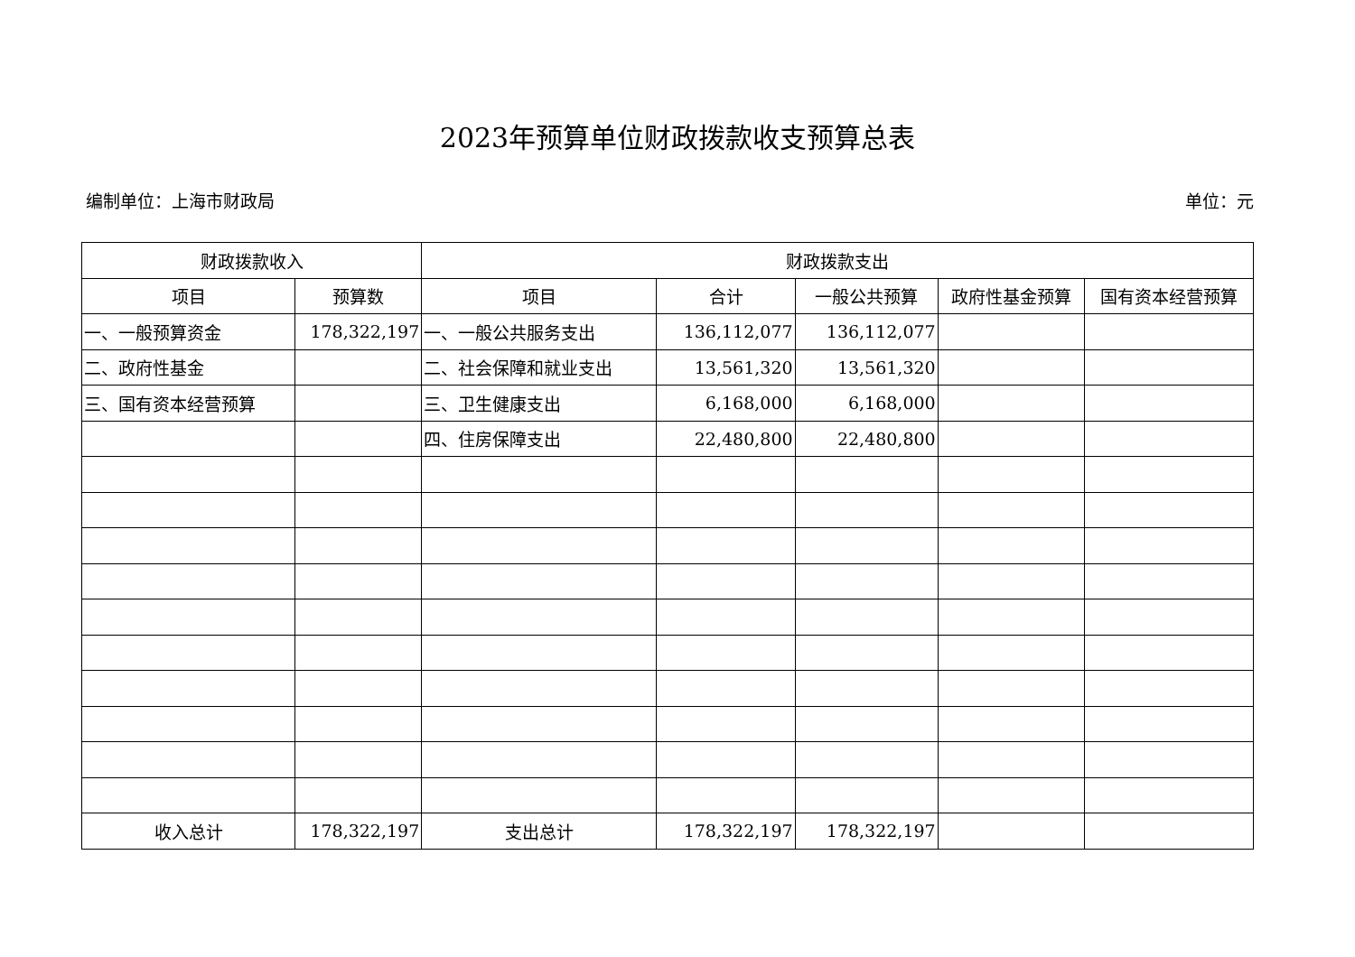2023年预算单位财政拨款收支预算总表
编制单位：上海市财政局 单位：元
| 财政拨款收入 | | 财政拨款支出 | | | | |
| --- | --- | --- | --- | --- | --- | --- |
| 项目 | 预算数 | 项目 | 合计 | 一般公共预算 | 政府性基金预算 | 国有资本经营预算 |
| 一、一般预算资金 | 178,322,197 | 一、一般公共服务支出 | 136,112,077 | 136,112,077 | | |
| 二、政府性基金 | | 二、社会保障和就业支出 | 13,561,320 | 13,561,320 | | |
| 三、国有资本经营预算 | | 三、卫生健康支出 | 6,168,000 | 6,168,000 | | |
| | | 四、住房保障支出 | 22,480,800 | 22,480,800 | | |
| 收入总计 | 178,322,197 | 支出总计 | 178,322,197 | 178,322,197 | | |